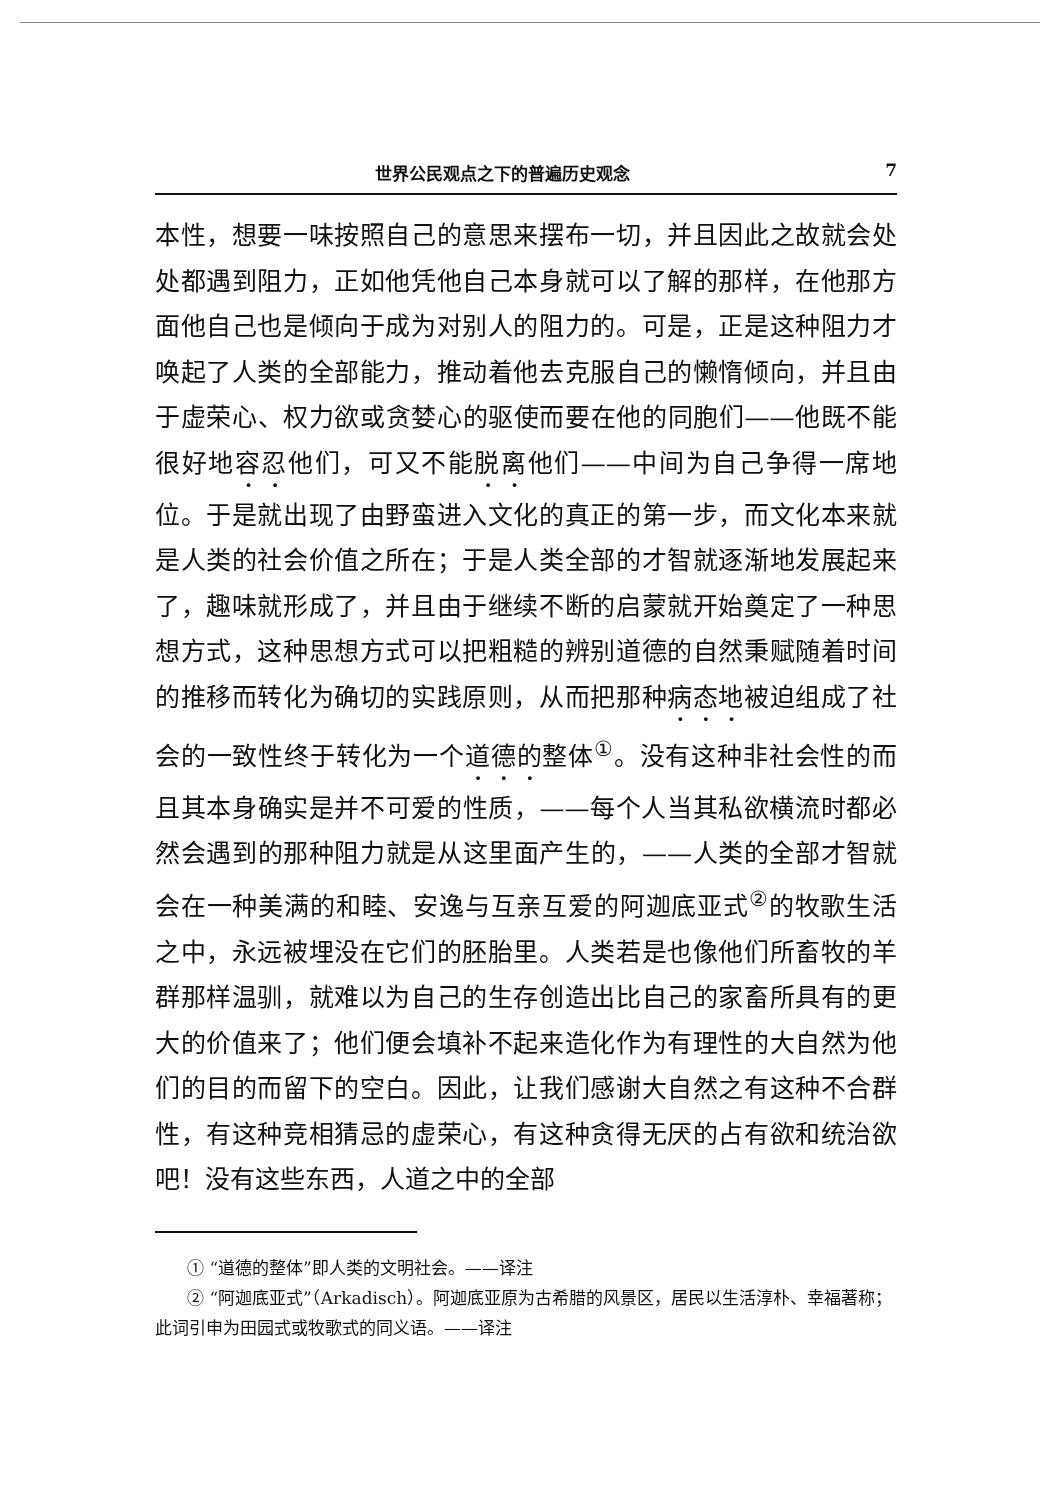世界公民观点之下的普遍历史观念 7
本性，想要一味按照自己的意思来摆布一切，并且因此之故就会处处都遇到阻力，正如他凭他自己本身就可以了解的那样，在他那方面他自己也是倾向于成为对别人的阻力的。可是，正是这种阻力才唤起了人类的全部能力，推动着他去克服自己的懒惰倾向，并且由于虚荣心、权力欲或贪婪心的驱使而要在他的同胞们——他既不能很好地容忍他们，可又不能脱离他们——中间为自己争得一席地位。于是就出现了由野蛮进入文化的真正的第一步，而文化本来就是人类的社会价值之所在；于是人类全部的才智就逐渐地发展起来了，趣味就形成了，并且由于继续不断的启蒙就开始奠定了一种思想方式，这种思想方式可以把粗糙的辨别道德的自然秉赋随着时间的推移而转化为确切的实践原则，从而把那种病态地被迫组成了社会的一致性终于转化为一个道德的整体<sup>①</sup>。没有这种非社会性的而且其本身确实是并不可爱的性质，——每个人当其私欲横流时都必然会遇到的那种阻力就是从这里面产生的，——人类的全部才智就会在一种美满的和睦、安逸与互亲互爱的阿迦底亚式<sup>②</sup>的牧歌生活之中，永远被埋没在它们的胚胎里。人类若是也像他们所畜牧的羊群那样温驯，就难以为自己的生存创造出比自己的家畜所具有的更大的价值来了；他们便会填补不起来造化作为有理性的大自然为他们的目的而留下的空白。因此，让我们感谢大自然之有这种不合群性，有这种竞相猜忌的虚荣心，有这种贪得无厌的占有欲和统治欲吧！没有这些东西，人道之中的全部
① “道德的整体”即人类的文明社会。——译注
② “阿迦底亚式”（Arkadisch）。阿迦底亚原为古希腊的风景区，居民以生活淳朴、幸福著称；此词引申为田园式或牧歌式的同义语。——译注